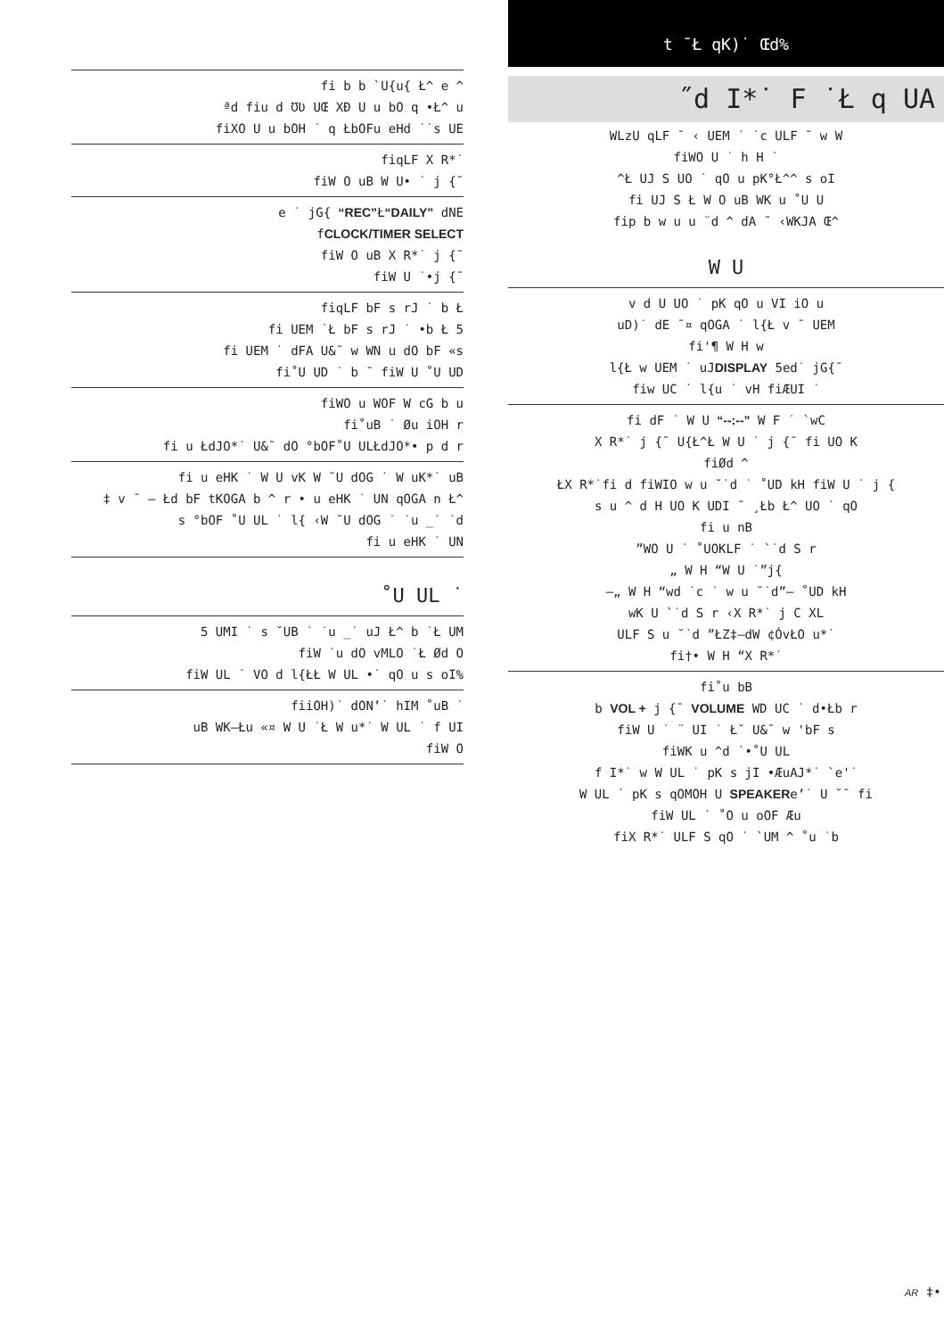fi b b `U{u{ Ł^ e ^
ªd fiu d ƱƲ UŒ XÐ U u bO q •Ł^ u
fiXO U u bOH ˙ q ŁbOFu eHd ˙˙s UE
fiqLF X R*˙
fiW O uB W U• ˙ j {¯
e ˙ jG{ “REC”Ł“DAILY” dNE
fCLOCK/TIMER SELECT
fiW O uB X R*˙ j {¯
fiW U ˙•j {¯
fiqLF bF s rJ ˙ b Ł
fi UEM ˙Ł bF s rJ ˙ •b Ł 5
fi UEM ˙ dFA U&¯ w WN u dO bF «s
fi˚U UD ˙ b ¯ fiW U ˚U UD
fiWO u WOF W cG b u
fi˚uB ˙ Øu iOH r
fi u ŁdJO*˙ U&¯ dO °bOF˚U ULŁdJO*• p d r
fi u eHK ˙ W U vK W ˘U dOG ˙ W uK*˙ uB
‡ v ¯ – Łd bF tKOGA b ^ r • u eHK ˙ UN qOGA n Ł^
s °bOF ˚U UL ˙ l{ ‹W ˘U dOG ˙ ˙u _˙ ˙d
fi u eHK ˙ UN
˚U UL ˙
5 UMI ˙ s ˘UB ˙ ˙u _˙ uJ Ł^ b ˙Ł UM
fiW ˙u dO vMLO ˙Ł Ød O
fiW UL ˙ VO d l{ŁŁ W UL •˙ qO u s oI%
fiiOH)˙ dON’˙ hIM ˚uB ˙
uB WK–Łu «¤ W U ˙Ł W u*˙ W UL ˙ f UI
fiW O
t ¯Ł qK)˙ Œd%
˝d I*˙ F ˙Ł q UA
WLzU qLF ¯ ‹ UEM ˙ ˙c ULF ¯ w W
fiWO U ˙ h H ˙
^Ł UJ S UO ˙ qO u pK°Ł^^ s oI
fi UJ S Ł W O uB WK u ˚U U
fip b w u u ¨d ^ dA ¯ ‹WKJA Œ^
W U
v d U UO ˙ pK qO u VI iO u
uD)˙ dE ¯¤ qOGA ˙ l{Ł v ¯ UEM
fi'¶ W H w
l{Ł w UEM ˙ uJDISPLAY 5ed˙ jG{¯
fiw UC ˙ l{u ˙ vH fiÆUI ˙
fi dF ˙ W U “--:--” W F ˙ `wC
X R*˙ j {¯ U{Ł^Ł W U ˙ j {¯ fi UO K
fiØd ^
ŁX R*˙fi d fiWIO w u ˘˙d ˙ ˚UD kH fiW U ˙ j {
s u ^ d H UO K UDI ¯ ¸Łb Ł^ UO ˙ qO
fi u nB
”WO U ˙ ˚UOKLF ˙ `˙d S r
„ W H “W U ˙”j{
–„ W H “wd ˙c ˙ w u ˘˙d”— ˚UD kH
wK U `˙d S r ‹X R*˙ j C XL
ULF S u ˘˙d ”ŁZ‡–dW ¢ÓvŁO u*˙
fi†• W H “X R*˙
fi˚u bB
b VOL + j {¯ VOLUME WD UC ˙ d•Łb r
fiW U ˙ ¨ UI ˙ Ł˘ U&¯ w 'bF s
fiWK u ^d ˙•˚U UL
f I*˙ w W UL ˙ pK s jI •ÆuAJ*˙ `e'˙
W UL ˙ pK s qOMOH U SPEAKERe’˙ U ˘¯ fi
fiW UL ˙ ˚O u oOF Æu
fiX R*˙ ULF S qO ˙ `UM ^ ˚u ˙b
AR ‡•